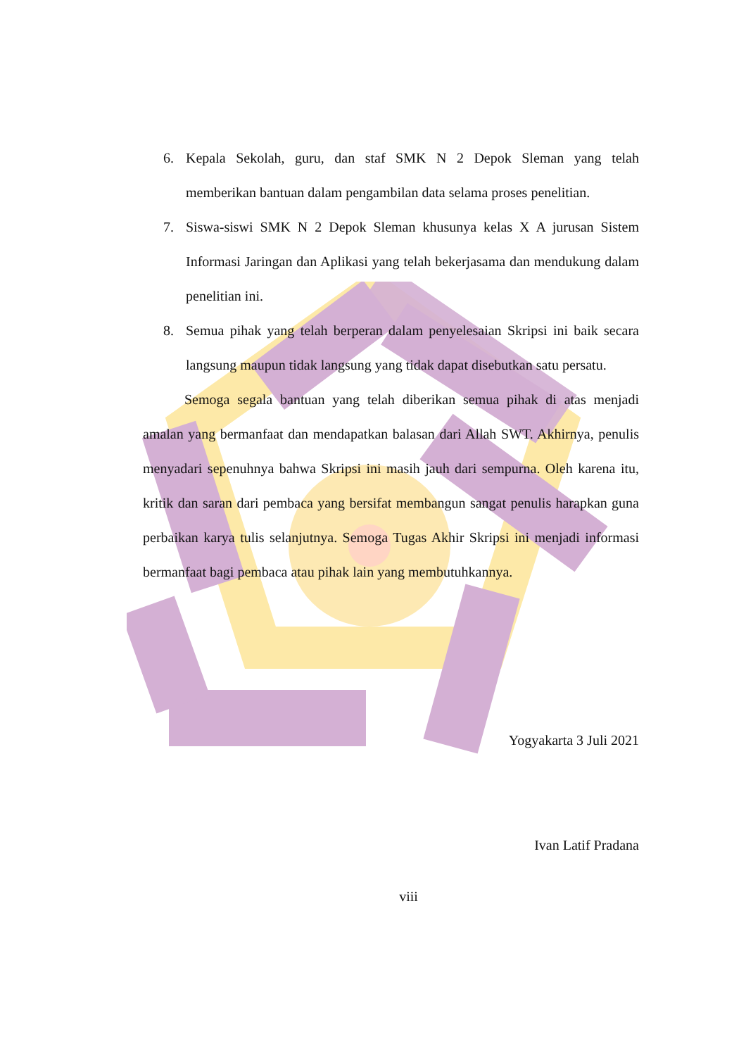6. Kepala Sekolah, guru, dan staf SMK N 2 Depok Sleman yang telah memberikan bantuan dalam pengambilan data selama proses penelitian.
7. Siswa-siswi SMK N 2 Depok Sleman khusunya kelas X A jurusan Sistem Informasi Jaringan dan Aplikasi yang telah bekerjasama dan mendukung dalam penelitian ini.
8. Semua pihak yang telah berperan dalam penyelesaian Skripsi ini baik secara langsung maupun tidak langsung yang tidak dapat disebutkan satu persatu.
Semoga segala bantuan yang telah diberikan semua pihak di atas menjadi amalan yang bermanfaat dan mendapatkan balasan dari Allah SWT. Akhirnya, penulis menyadari sepenuhnya bahwa Skripsi ini masih jauh dari sempurna. Oleh karena itu, kritik dan saran dari pembaca yang bersifat membangun sangat penulis harapkan guna perbaikan karya tulis selanjutnya. Semoga Tugas Akhir Skripsi ini menjadi informasi bermanfaat bagi pembaca atau pihak lain yang membutuh­kannya.
Yogyakarta 3 Juli 2021
Ivan Latif Pradana
viii